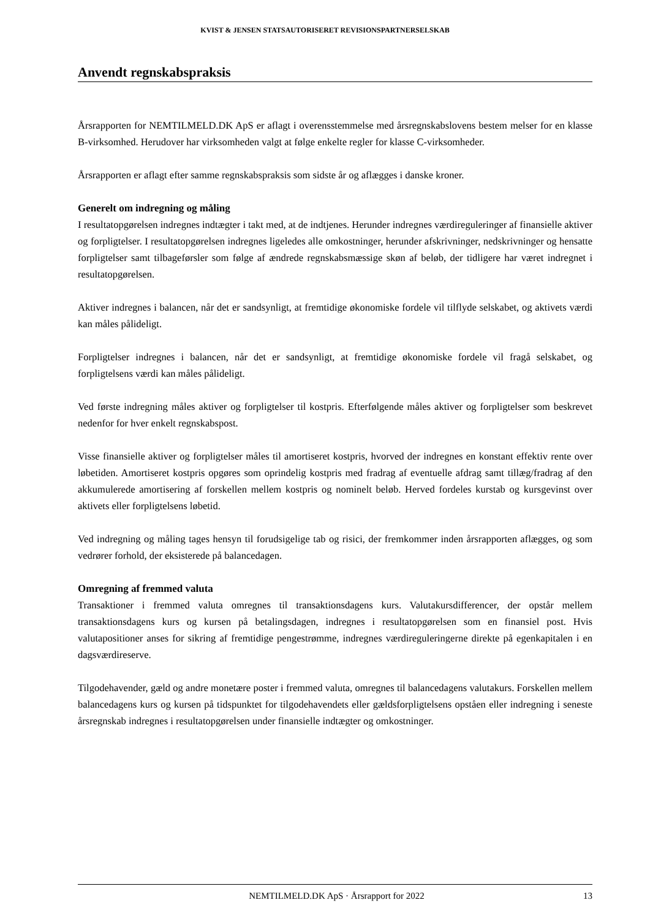KVIST & JENSEN STATSAUTORISERET REVISIONSPARTNERSELSKAB
Anvendt regnskabspraksis
Årsrapporten for NEMTILMELD.DK ApS er aflagt i overensstemmelse med årsregnskabslovens bestem melser for en klasse B-virksomhed. Herudover har virksomheden valgt at følge enkelte regler for klasse C-virksomheder.
Årsrapporten er aflagt efter samme regnskabspraksis som sidste år og aflægges i danske kroner.
Generelt om indregning og måling
I resultatopgørelsen indregnes indtægter i takt med, at de indtjenes. Herunder indregnes værdireguleringer af finansielle aktiver og forpligtelser. I resultatopgørelsen indregnes ligeledes alle omkostninger, herunder afskrivninger, nedskrivninger og hensatte forpligtelser samt tilbageførsler som følge af ændrede regnskabsmæssige skøn af beløb, der tidligere har været indregnet i resultatopgørelsen.
Aktiver indregnes i balancen, når det er sandsynligt, at fremtidige økonomiske fordele vil tilflyde selskabet, og aktivets værdi kan måles pålideligt.
Forpligtelser indregnes i balancen, når det er sandsynligt, at fremtidige økonomiske fordele vil fragå selskabet, og forpligtelsens værdi kan måles pålideligt.
Ved første indregning måles aktiver og forpligtelser til kostpris. Efterfølgende måles aktiver og forpligtelser som beskrevet nedenfor for hver enkelt regnskabspost.
Visse finansielle aktiver og forpligtelser måles til amortiseret kostpris, hvorved der indregnes en konstant effektiv rente over løbetiden. Amortiseret kostpris opgøres som oprindelig kostpris med fradrag af eventuelle afdrag samt tillæg/fradrag af den akkumulerede amortisering af forskellen mellem kostpris og nominelt beløb. Herved fordeles kurstab og kursgevinst over aktivets eller forpligtelsens løbetid.
Ved indregning og måling tages hensyn til forudsigelige tab og risici, der fremkommer inden årsrapporten aflægges, og som vedrører forhold, der eksisterede på balancedagen.
Omregning af fremmed valuta
Transaktioner i fremmed valuta omregnes til transaktionsdagens kurs. Valutakursdifferencer, der opstår mellem transaktionsdagens kurs og kursen på betalingsdagen, indregnes i resultatopgørelsen som en finansiel post. Hvis valutapositioner anses for sikring af fremtidige pengestrømme, indregnes værdireguleringerne direkte på egenkapitalen i en dagsværdireserve.
Tilgodehavender, gæld og andre monetære poster i fremmed valuta, omregnes til balancedagens valutakurs. Forskellen mellem balancedagens kurs og kursen på tidspunktet for tilgodehavendets eller gældsforpligtelsens opståen eller indregning i seneste årsregnskab indregnes i resultatopgørelsen under finansielle indtægter og omkostninger.
NEMTILMELD.DK ApS · Årsrapport for 2022 13